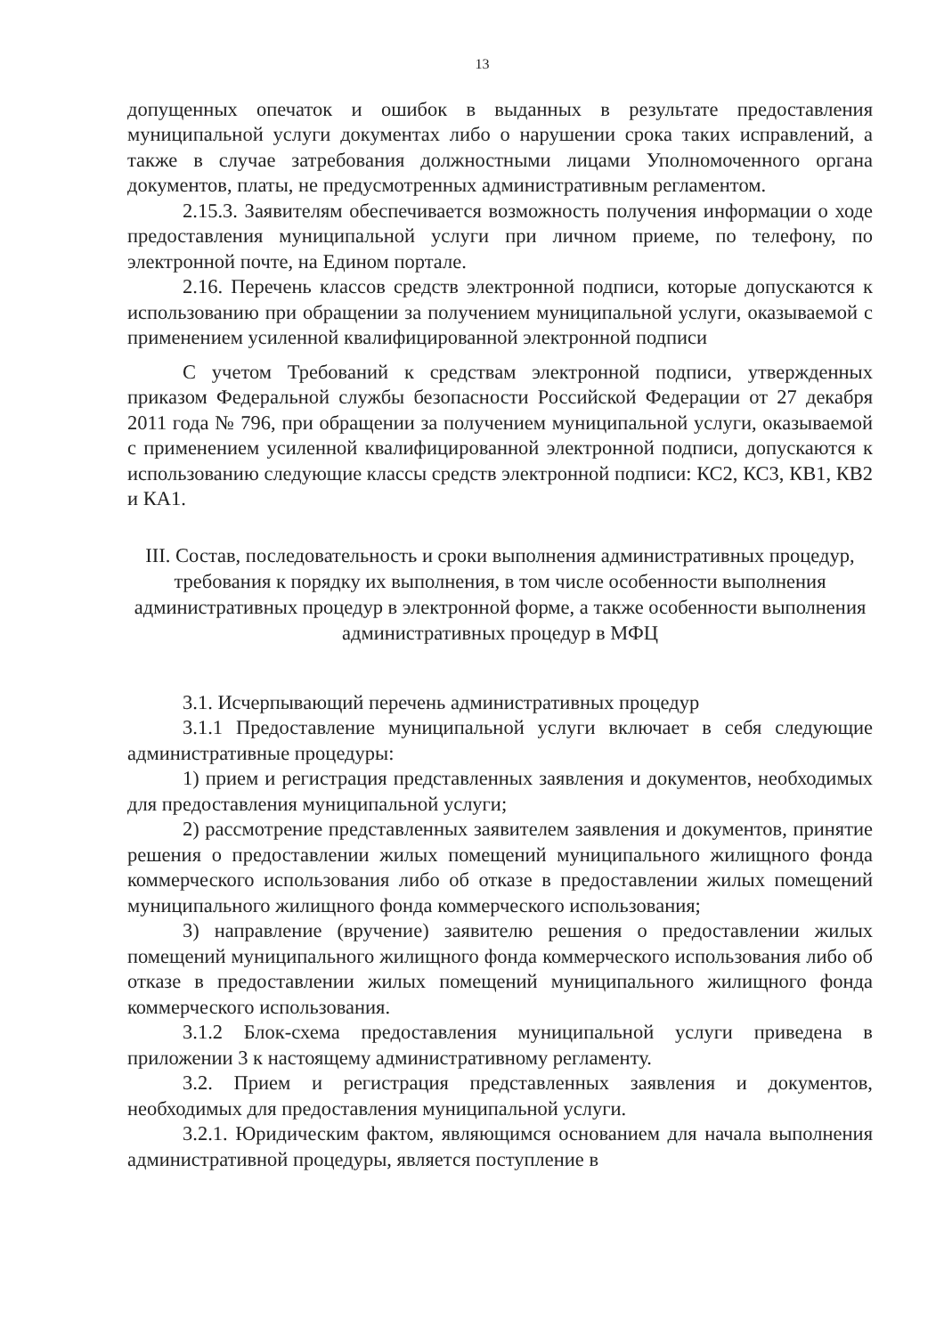13
допущенных опечаток и ошибок в выданных в результате предоставления муниципальной услуги документах либо о нарушении срока таких исправлений, а также в случае затребования должностными лицами Уполномоченного органа документов, платы, не предусмотренных административным регламентом.
2.15.3. Заявителям обеспечивается возможность получения информации о ходе предоставления муниципальной услуги при личном приеме, по телефону, по электронной почте, на Едином портале.
2.16. Перечень классов средств электронной подписи, которые допускаются к использованию при обращении за получением муниципальной услуги, оказываемой с применением усиленной квалифицированной электронной подписи
С учетом Требований к средствам электронной подписи, утвержденных приказом Федеральной службы безопасности Российской Федерации от 27 декабря 2011 года № 796, при обращении за получением муниципальной услуги, оказываемой с применением усиленной квалифицированной электронной подписи, допускаются к использованию следующие классы средств электронной подписи: КС2, КС3, КВ1, КВ2 и КА1.
III. Состав, последовательность и сроки выполнения административных процедур, требования к порядку их выполнения, в том числе особенности выполнения административных процедур в электронной форме, а также особенности выполнения административных процедур в МФЦ
3.1. Исчерпывающий перечень административных процедур
3.1.1 Предоставление муниципальной услуги включает в себя следующие административные процедуры:
1) прием и регистрация представленных заявления и документов, необходимых для предоставления муниципальной услуги;
2) рассмотрение представленных заявителем заявления и документов, принятие решения о предоставлении жилых помещений муниципального жилищного фонда коммерческого использования либо об отказе в предоставлении жилых помещений муниципального жилищного фонда коммерческого использования;
3) направление (вручение) заявителю решения о предоставлении жилых помещений муниципального жилищного фонда коммерческого использования либо об отказе в предоставлении жилых помещений муниципального жилищного фонда коммерческого использования.
3.1.2 Блок-схема предоставления муниципальной услуги приведена в приложении 3 к настоящему административному регламенту.
3.2. Прием и регистрация представленных заявления и документов, необходимых для предоставления муниципальной услуги.
3.2.1. Юридическим фактом, являющимся основанием для начала выполнения административной процедуры, является поступление в